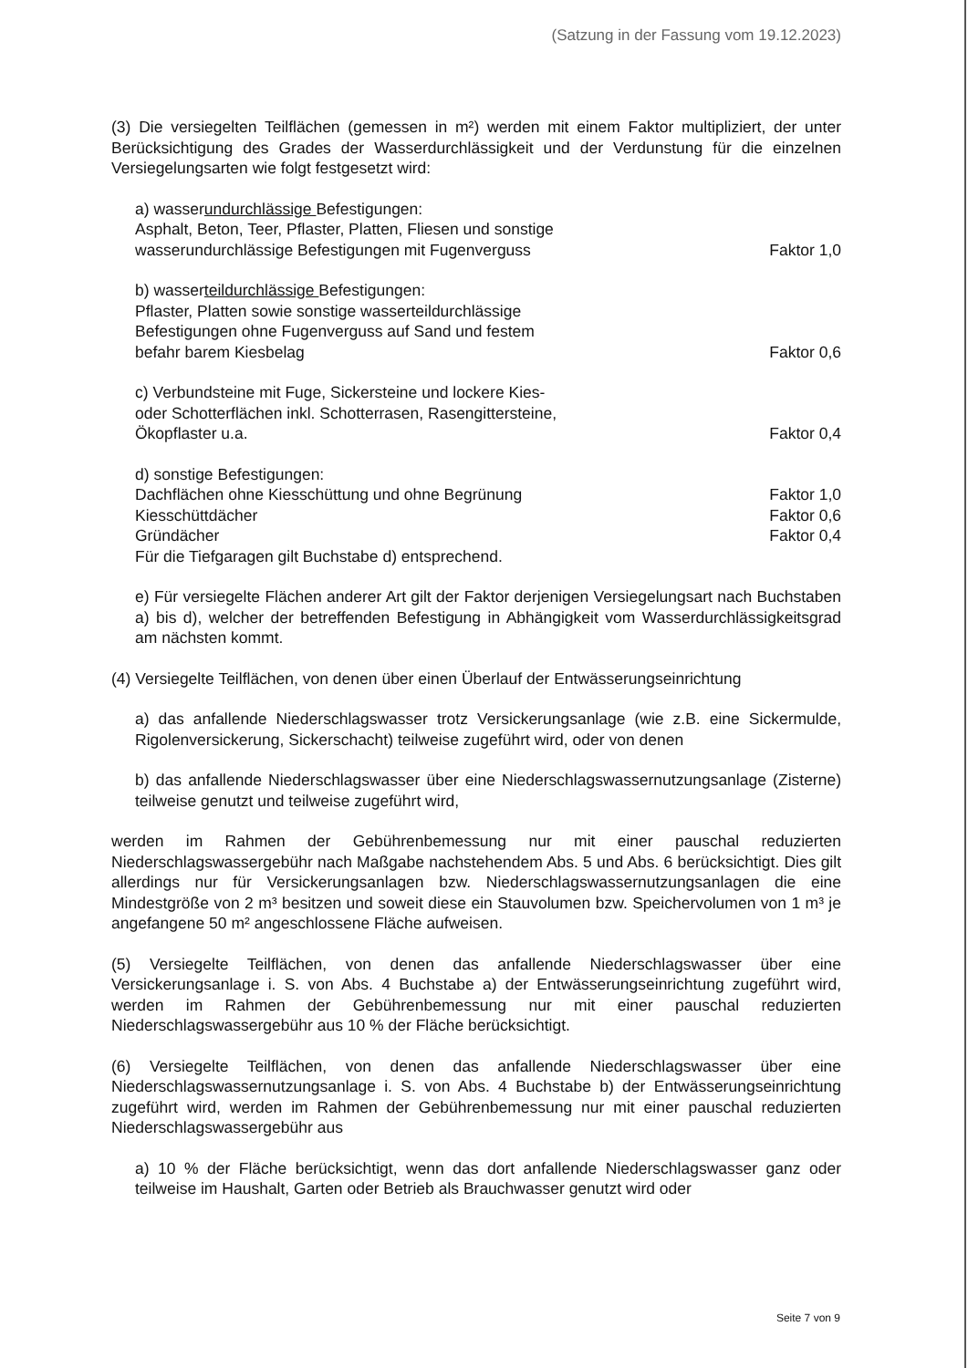(Satzung in der Fassung vom 19.12.2023)
(3) Die versiegelten Teilflächen (gemessen in m²) werden mit einem Faktor multipliziert, der unter Berücksichtigung des Grades der Wasserdurchlässigkeit und der Verdunstung für die einzelnen Versiegelungsarten wie folgt festgesetzt wird:
a) wasserundurchlässige Befestigungen:
Asphalt, Beton, Teer, Pflaster, Platten, Fliesen und sonstige
wasserundurchlässige Befestigungen mit Fugenverguss Faktor 1,0
b) wasserteildurchlässige Befestigungen:
Pflaster, Platten sowie sonstige wasserteildurchlässige
Befestigungen ohne Fugenverguss auf Sand und festem
befahr barem Kiesbelag Faktor 0,6
c) Verbundsteine mit Fuge, Sickersteine und lockere Kies-
oder Schotterflächen inkl. Schotterrasen, Rasengittersteine,
Ökopflaster u.a. Faktor 0,4
d) sonstige Befestigungen:
Dachflächen ohne Kiesschüttung und ohne Begrünung Faktor 1,0
Kiesschüttdächer Faktor 0,6
Gründächer Faktor 0,4
Für die Tiefgaragen gilt Buchstabe d) entsprechend.
e) Für versiegelte Flächen anderer Art gilt der Faktor derjenigen Versiegelungsart nach Buchstaben a) bis d), welcher der betreffenden Befestigung in Abhängigkeit vom Wasserdurchlässigkeitsgrad am nächsten kommt.
(4) Versiegelte Teilflächen, von denen über einen Überlauf der Entwässerungseinrichtung
a) das anfallende Niederschlagswasser trotz Versickerungsanlage (wie z.B. eine Sickermulde, Rigolenversickerung, Sickerschacht) teilweise zugeführt wird, oder von denen
b) das anfallende Niederschlagswasser über eine Niederschlagswassernutzungsanlage (Zisterne) teilweise genutzt und teilweise zugeführt wird,
werden im Rahmen der Gebührenbemessung nur mit einer pauschal reduzierten Niederschlagswassergebühr nach Maßgabe nachstehendem Abs. 5 und Abs. 6 berücksichtigt. Dies gilt allerdings nur für Versickerungsanlagen bzw. Niederschlagswassernutzungsanlagen die eine Mindestgröße von 2 m³ besitzen und soweit diese ein Stauvolumen bzw. Speichervolumen von 1 m³ je angefangene 50 m² angeschlossene Fläche aufweisen.
(5) Versiegelte Teilflächen, von denen das anfallende Niederschlagswasser über eine Versickerungsanlage i. S. von Abs. 4 Buchstabe a) der Entwässerungseinrichtung zugeführt wird, werden im Rahmen der Gebührenbemessung nur mit einer pauschal reduzierten Niederschlagswassergebühr aus 10 % der Fläche berücksichtigt.
(6) Versiegelte Teilflächen, von denen das anfallende Niederschlagswasser über eine Niederschlagswassernutzungsanlage i. S. von Abs. 4 Buchstabe b) der Entwässerungseinrichtung zugeführt wird, werden im Rahmen der Gebührenbemessung nur mit einer pauschal reduzierten Niederschlagswassergebühr aus
a) 10 % der Fläche berücksichtigt, wenn das dort anfallende Niederschlagswasser ganz oder teilweise im Haushalt, Garten oder Betrieb als Brauchwasser genutzt wird oder
Seite 7 von 9